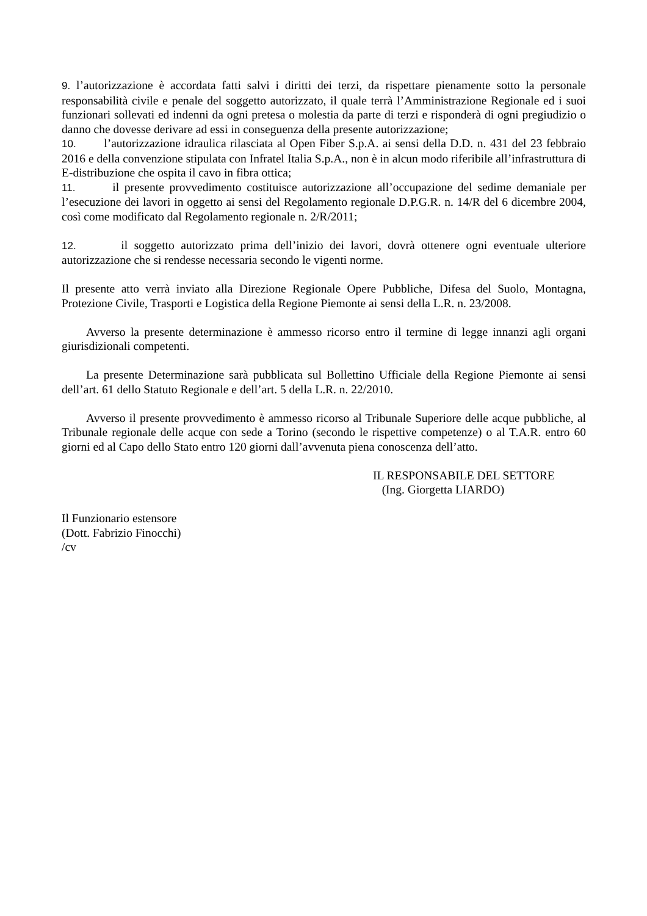9. l’autorizzazione è accordata fatti salvi i diritti dei terzi, da rispettare pienamente sotto la personale responsabilità civile e penale del soggetto autorizzato, il quale terrà l’Amministrazione Regionale ed i suoi funzionari sollevati ed indenni da ogni pretesa o molestia da parte di terzi e risponderà di ogni pregiudizio o danno che dovesse derivare ad essi in conseguenza della presente autorizzazione;
10. l’autorizzazione idraulica rilasciata al Open Fiber S.p.A. ai sensi della D.D. n. 431 del 23 febbraio 2016 e della convenzione stipulata con Infratel Italia S.p.A., non è in alcun modo riferibile all’infrastruttura di E-distribuzione che ospita il cavo in fibra ottica;
11. il presente provvedimento costituisce autorizzazione all’occupazione del sedime demaniale per l’esecuzione dei lavori in oggetto ai sensi del Regolamento regionale D.P.G.R. n. 14/R del 6 dicembre 2004, così come modificato dal Regolamento regionale n. 2/R/2011;
12. il soggetto autorizzato prima dell’inizio dei lavori, dovrà ottenere ogni eventuale ulteriore autorizzazione che si rendesse necessaria secondo le vigenti norme.
Il presente atto verrà inviato alla Direzione Regionale Opere Pubbliche, Difesa del Suolo, Montagna, Protezione Civile, Trasporti e Logistica della Regione Piemonte ai sensi della L.R. n. 23/2008.
Avverso la presente determinazione è ammesso ricorso entro il termine di legge innanzi agli organi giurisdizionali competenti.
La presente Determinazione sarà pubblicata sul Bollettino Ufficiale della Regione Piemonte ai sensi dell’art. 61 dello Statuto Regionale e dell’art. 5 della L.R. n. 22/2010.
Avverso il presente provvedimento è ammesso ricorso al Tribunale Superiore delle acque pubbliche, al Tribunale regionale delle acque con sede a Torino (secondo le rispettive competenze) o al T.A.R. entro 60 giorni ed al Capo dello Stato entro 120 giorni dall’avvenuta piena conoscenza dell’atto.
IL RESPONSABILE DEL SETTORE
(Ing. Giorgetta LIARDO)
Il Funzionario estensore
(Dott. Fabrizio Finocchi)
/cv